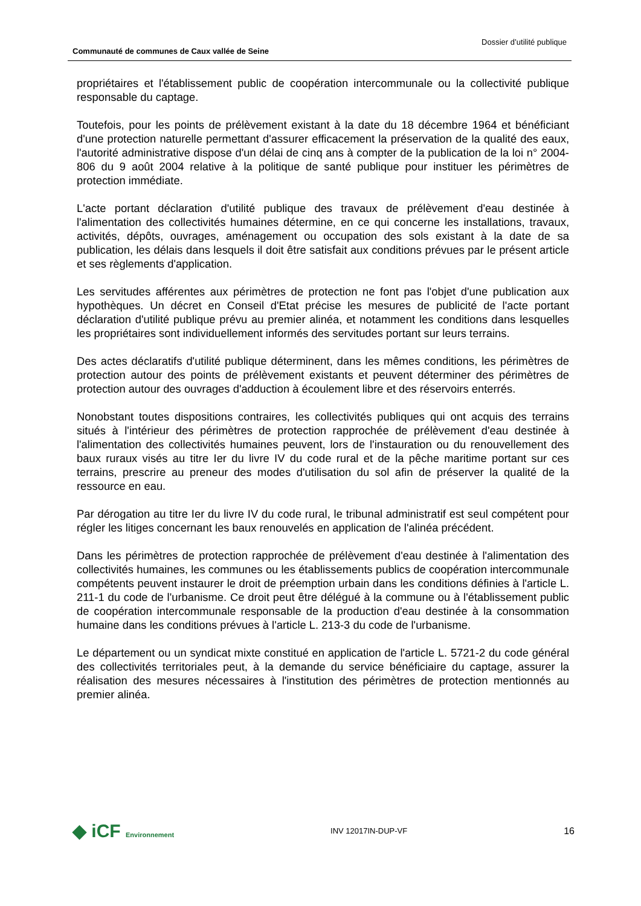Communauté de communes de Caux vallée de Seine
Dossier d’utilité publique
propriétaires et l'établissement public de coopération intercommunale ou la collectivité publique responsable du captage.
Toutefois, pour les points de prélèvement existant à la date du 18 décembre 1964 et bénéficiant d'une protection naturelle permettant d'assurer efficacement la préservation de la qualité des eaux, l'autorité administrative dispose d'un délai de cinq ans à compter de la publication de la loi n° 2004-806 du 9 août 2004 relative à la politique de santé publique pour instituer les périmètres de protection immédiate.
L'acte portant déclaration d'utilité publique des travaux de prélèvement d'eau destinée à l'alimentation des collectivités humaines détermine, en ce qui concerne les installations, travaux, activités, dépôts, ouvrages, aménagement ou occupation des sols existant à la date de sa publication, les délais dans lesquels il doit être satisfait aux conditions prévues par le présent article et ses règlements d'application.
Les servitudes afférentes aux périmètres de protection ne font pas l'objet d'une publication aux hypothèques. Un décret en Conseil d'Etat précise les mesures de publicité de l'acte portant déclaration d'utilité publique prévu au premier alinéa, et notamment les conditions dans lesquelles les propriétaires sont individuellement informés des servitudes portant sur leurs terrains.
Des actes déclaratifs d'utilité publique déterminent, dans les mêmes conditions, les périmètres de protection autour des points de prélèvement existants et peuvent déterminer des périmètres de protection autour des ouvrages d'adduction à écoulement libre et des réservoirs enterrés.
Nonobstant toutes dispositions contraires, les collectivités publiques qui ont acquis des terrains situés à l'intérieur des périmètres de protection rapprochée de prélèvement d'eau destinée à l'alimentation des collectivités humaines peuvent, lors de l'instauration ou du renouvellement des baux ruraux visés au titre Ier du livre IV du code rural et de la pêche maritime portant sur ces terrains, prescrire au preneur des modes d'utilisation du sol afin de préserver la qualité de la ressource en eau.
Par dérogation au titre Ier du livre IV du code rural, le tribunal administratif est seul compétent pour régler les litiges concernant les baux renouvelés en application de l'alinéa précédent.
Dans les périmètres de protection rapprochée de prélèvement d'eau destinée à l'alimentation des collectivités humaines, les communes ou les établissements publics de coopération intercommunale compétents peuvent instaurer le droit de préemption urbain dans les conditions définies à l'article L. 211-1 du code de l'urbanisme. Ce droit peut être délégué à la commune ou à l'établissement public de coopération intercommunale responsable de la production d'eau destinée à la consommation humaine dans les conditions prévues à l'article L. 213-3 du code de l'urbanisme.
Le département ou un syndicat mixte constitué en application de l'article L. 5721-2 du code général des collectivités territoriales peut, à la demande du service bénéficiaire du captage, assurer la réalisation des mesures nécessaires à l'institution des périmètres de protection mentionnés au premier alinéa.
◆ iCF Environnement
INV 12017IN-DUP-VF
16